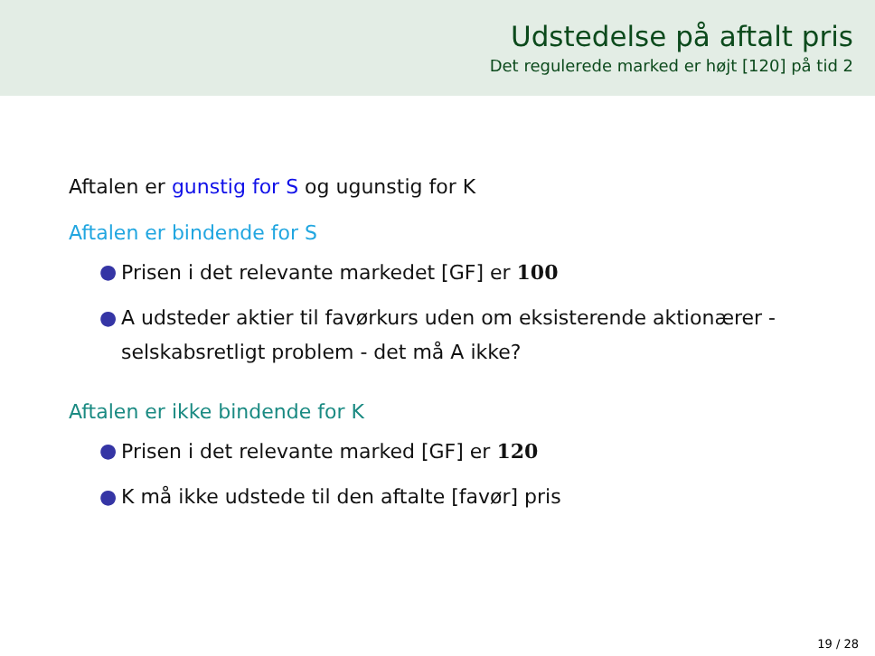Udstedelse på aftalt pris
Det regulerede marked er højt [120] på tid 2
Aftalen er gunstig for S og ugunstig for K
Aftalen er bindende for S
● Prisen i det relevante markedet [GF] er 100
● A udsteder aktier til favørkurs uden om eksisterende aktionærer - selskabsretligt problem - det må A ikke?
Aftalen er ikke bindende for K
● Prisen i det relevante marked [GF] er 120
● K må ikke udstede til den aftalte [favør] pris
19 / 28